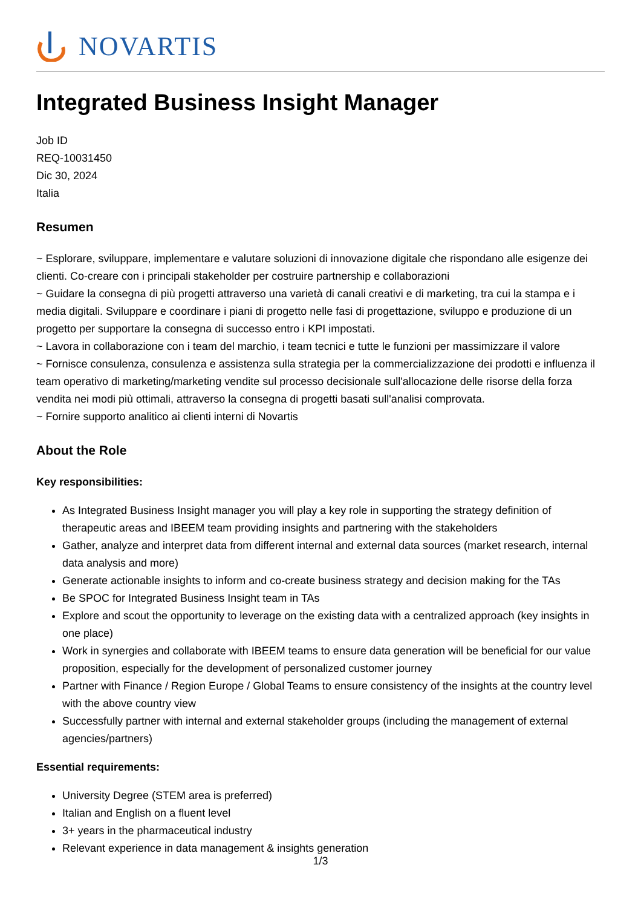NOVARTIS
Integrated Business Insight Manager
Job ID
REQ-10031450
Dic 30, 2024
Italia
Resumen
~ Esplorare, sviluppare, implementare e valutare soluzioni di innovazione digitale che rispondano alle esigenze dei clienti. Co-creare con i principali stakeholder per costruire partnership e collaborazioni
~ Guidare la consegna di più progetti attraverso una varietà di canali creativi e di marketing, tra cui la stampa e i media digitali. Sviluppare e coordinare i piani di progetto nelle fasi di progettazione, sviluppo e produzione di un progetto per supportare la consegna di successo entro i KPI impostati.
~ Lavora in collaborazione con i team del marchio, i team tecnici e tutte le funzioni per massimizzare il valore
~ Fornisce consulenza, consulenza e assistenza sulla strategia per la commercializzazione dei prodotti e influenza il team operativo di marketing/marketing vendite sul processo decisionale sull'allocazione delle risorse della forza vendita nei modi più ottimali, attraverso la consegna di progetti basati sull'analisi comprovata.
~ Fornire supporto analitico ai clienti interni di Novartis
About the Role
Key responsibilities:
As Integrated Business Insight manager you will play a key role in supporting the strategy definition of therapeutic areas and IBEEM team providing insights and partnering with the stakeholders
Gather, analyze and interpret data from different internal and external data sources (market research, internal data analysis and more)
Generate actionable insights to inform and co-create business strategy and decision making for the TAs
Be SPOC for Integrated Business Insight team in TAs
Explore and scout the opportunity to leverage on the existing data with a centralized approach (key insights in one place)
Work in synergies and collaborate with IBEEM teams to ensure data generation will be beneficial for our value proposition, especially for the development of personalized customer journey
Partner with Finance / Region Europe / Global Teams to ensure consistency of the insights at the country level with the above country view
Successfully partner with internal and external stakeholder groups (including the management of external agencies/partners)
Essential requirements:
University Degree (STEM area is preferred)
Italian and English on a fluent level
3+ years in the pharmaceutical industry
Relevant experience in data management & insights generation
1/3